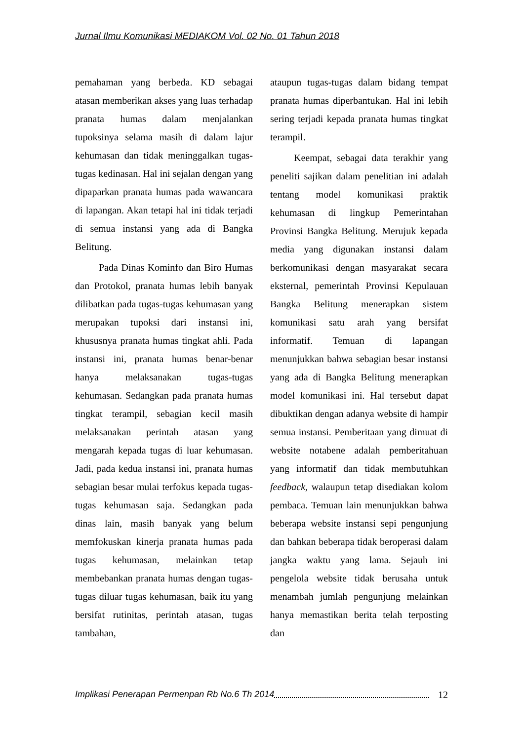Jurnal Ilmu Komunikasi MEDIAKOM Vol. 02 No. 01 Tahun 2018
pemahaman yang berbeda. KD sebagai atasan memberikan akses yang luas terhadap pranata humas dalam menjalankan tupoksinya selama masih di dalam lajur kehumasan dan tidak meninggalkan tugas-tugas kedinasan. Hal ini sejalan dengan yang dipaparkan pranata humas pada wawancara di lapangan. Akan tetapi hal ini tidak terjadi di semua instansi yang ada di Bangka Belitung.
Pada Dinas Kominfo dan Biro Humas dan Protokol, pranata humas lebih banyak dilibatkan pada tugas-tugas kehumasan yang merupakan tupoksi dari instansi ini, khususnya pranata humas tingkat ahli. Pada instansi ini, pranata humas benar-benar hanya melaksanakan tugas-tugas kehumasan. Sedangkan pada pranata humas tingkat terampil, sebagian kecil masih melaksanakan perintah atasan yang mengarah kepada tugas di luar kehumasan. Jadi, pada kedua instansi ini, pranata humas sebagian besar mulai terfokus kepada tugas-tugas kehumasan saja. Sedangkan pada dinas lain, masih banyak yang belum memfokuskan kinerja pranata humas pada tugas kehumasan, melainkan tetap membebankan pranata humas dengan tugas-tugas diluar tugas kehumasan, baik itu yang bersifat rutinitas, perintah atasan, tugas tambahan,
ataupun tugas-tugas dalam bidang tempat pranata humas diperbantukan. Hal ini lebih sering terjadi kepada pranata humas tingkat terampil.
Keempat, sebagai data terakhir yang peneliti sajikan dalam penelitian ini adalah tentang model komunikasi praktik kehumasan di lingkup Pemerintahan Provinsi Bangka Belitung. Merujuk kepada media yang digunakan instansi dalam berkomunikasi dengan masyarakat secara eksternal, pemerintah Provinsi Kepulauan Bangka Belitung menerapkan sistem komunikasi satu arah yang bersifat informatif. Temuan di lapangan menunjukkan bahwa sebagian besar instansi yang ada di Bangka Belitung menerapkan model komunikasi ini. Hal tersebut dapat dibuktikan dengan adanya website di hampir semua instansi. Pemberitaan yang dimuat di website notabene adalah pemberitahuan yang informatif dan tidak membutuhkan feedback, walaupun tetap disediakan kolom pembaca. Temuan lain menunjukkan bahwa beberapa website instansi sepi pengunjung dan bahkan beberapa tidak beroperasi dalam jangka waktu yang lama. Sejauh ini pengelola website tidak berusaha untuk menambah jumlah pengunjung melainkan hanya memastikan berita telah terposting dan
Implikasi Penerapan Permenpan Rb No.6 Th 2014 12